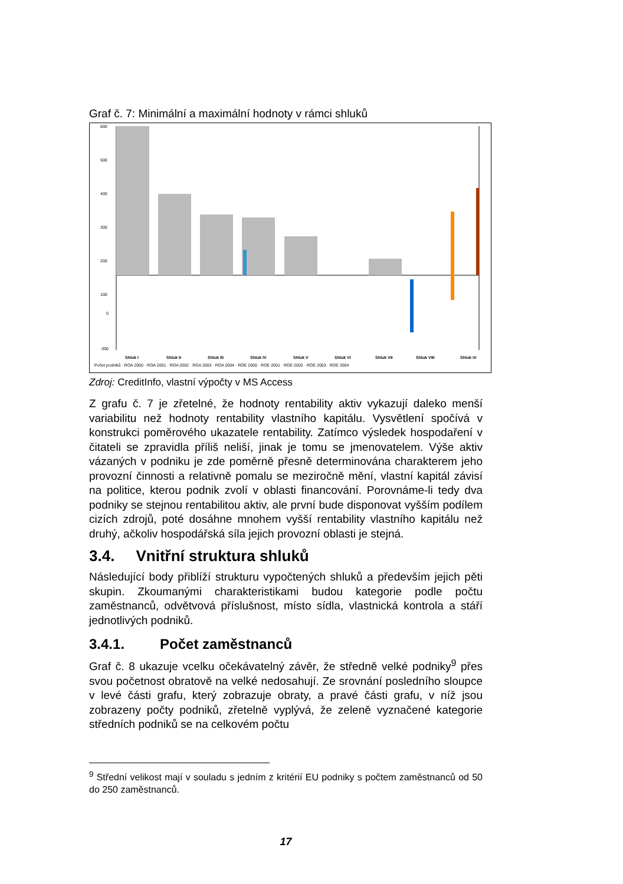Graf č. 7: Minimální a maximální hodnoty v rámci shluků
600
500
400
300
200
100
0
-300
Shluk I
Shluk II
Shluk III
Shluk IV
Shluk V
Shluk VI
Shluk VII
Shluk VIII
Shluk IX
Počet podniků · ROA 2000 · ROA 2001 · ROA 2002 · ROA 2003 · ROA 2004 · ROE 2000 · ROE 2001 · ROE 2002 · ROE 2003 · ROE 2004
Zdroj: CreditInfo, vlastní výpočty v MS Access
Z grafu č. 7 je zřetelné, že hodnoty rentability aktiv vykazují daleko menší variabilitu než hodnoty rentability vlastního kapitálu. Vysvětlení spočívá v konstrukci poměrového ukazatele rentability. Zatímco výsledek hospodaření v čitateli se zpravidla příliš neliší, jinak je tomu se jmenovatelem. Výše aktiv vázaných v podniku je zde poměrně přesně determinována charakterem jeho provozní činnosti a relativně pomalu se meziročně mění, vlastní kapitál závisí na politice, kterou podnik zvolí v oblasti financování. Porovnáme-li tedy dva podniky se stejnou rentabilitou aktiv, ale první bude disponovat vyšším podílem cizích zdrojů, poté dosáhne mnohem vyšší rentability vlastního kapitálu než druhý, ačkoliv hospodářská síla jejich provozní oblasti je stejná.
3.4. Vnitřní struktura shluků
Následující body přiblíží strukturu vypočtených shluků a především jejich pěti skupin. Zkoumanými charakteristikami budou kategorie podle počtu zaměstnanců, odvětvová příslušnost, místo sídla, vlastnická kontrola a stáří jednotlivých podniků.
3.4.1. Počet zaměstnanců
Graf č. 8 ukazuje vcelku očekávatelný závěr, že středně velké podniky<sup>9</sup> přes svou početnost obratově na velké nedosahují. Ze srovnání posledního sloupce v levé části grafu, který zobrazuje obraty, a pravé části grafu, v níž jsou zobrazeny počty podniků, zřetelně vyplývá, že zeleně vyznačené kategorie středních podniků se na celkovém počtu
<sup>9</sup> Střední velikost mají v souladu s jedním z kritérií EU podniky s počtem zaměstnanců od 50 do 250 zaměstnanců.
17